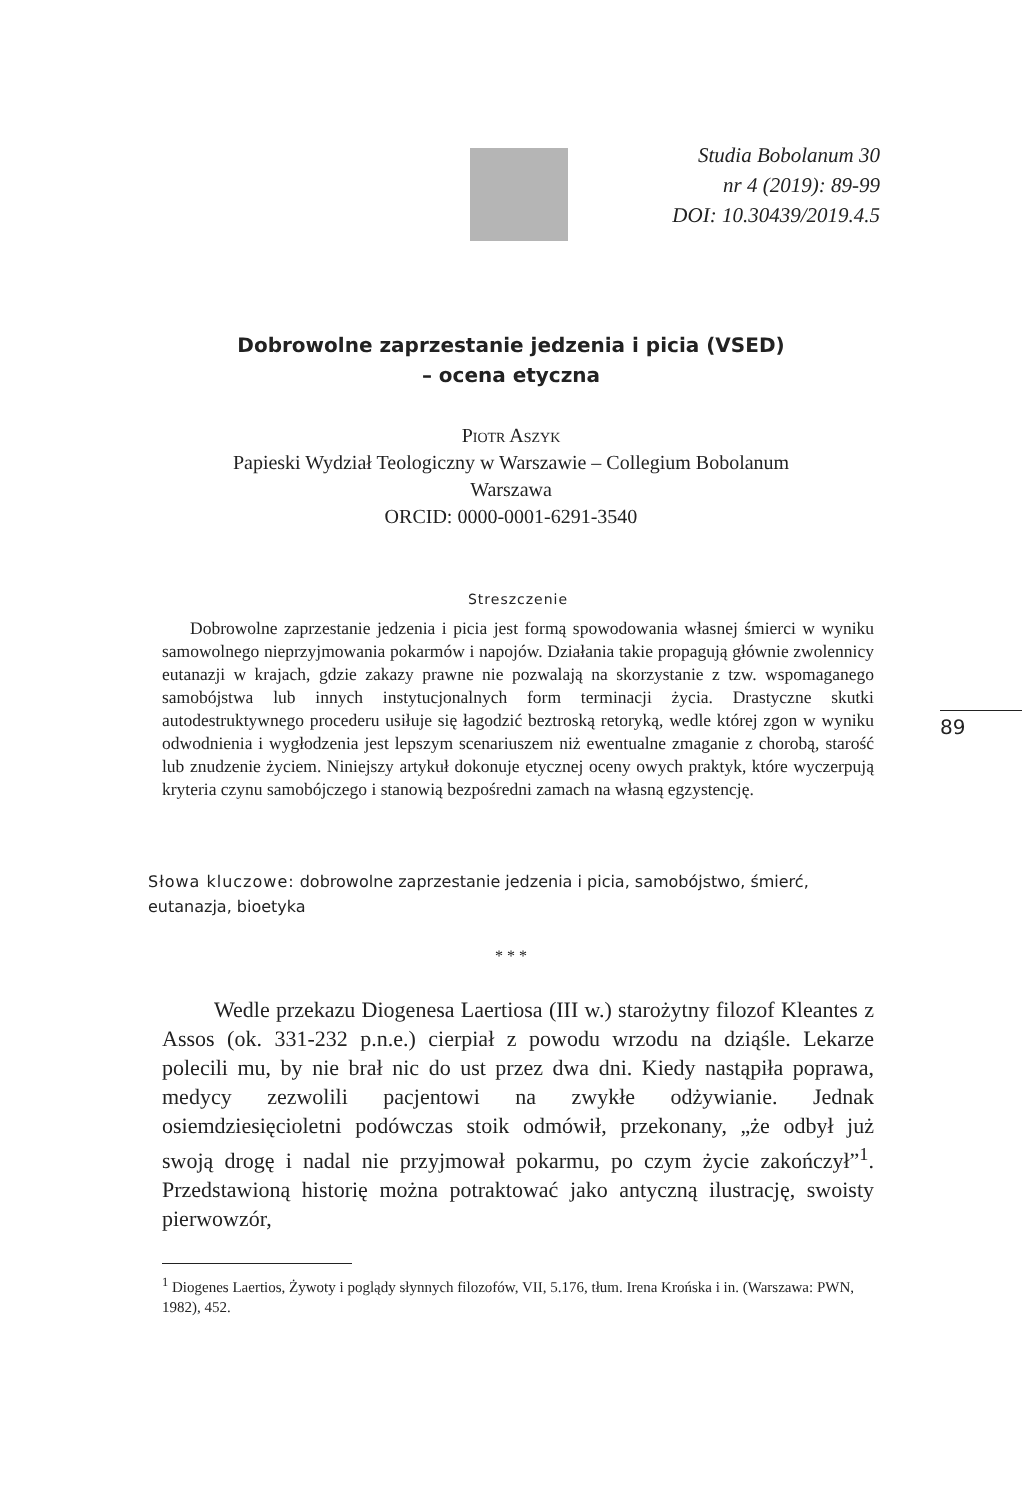Studia Bobolanum 30
nr 4 (2019): 89-99
DOI: 10.30439/2019.4.5
Dobrowolne zaprzestanie jedzenia i picia (VSED)
– ocena etyczna
Piotr Aszyk
Papieski Wydział Teologiczny w Warszawie – Collegium Bobolanum
Warszawa
ORCID: 0000-0001-6291-3540
Streszczenie
Dobrowolne zaprzestanie jedzenia i picia jest formą spowodowania własnej śmierci w wyniku samowolnego nieprzyjmowania pokarmów i napojów. Działania takie propagują głównie zwolennicy eutanazji w krajach, gdzie zakazy prawne nie pozwalają na skorzystanie z tzw. wspomaganego samobójstwa lub innych instytucjonalnych form terminacji życia. Drastyczne skutki autodestruktywnego procederu usiłuje się łagodzić beztroską retoryką, wedle której zgon w wyniku odwodnienia i wygłodzenia jest lepszym scenariuszem niż ewentualne zmaganie z chorobą, starość lub znudzenie życiem. Niniejszy artykuł dokonuje etycznej oceny owych praktyk, które wyczerpują kryteria czynu samobójczego i stanowią bezpośredni zamach na własną egzystencję.
Słowa kluczowe: dobrowolne zaprzestanie jedzenia i picia, samobójstwo, śmierć, eutanazja, bioetyka
* * *
Wedle przekazu Diogenesa Laertiosa (III w.) starożytny filozof Kleantes z Assos (ok. 331-232 p.n.e.) cierpiał z powodu wrzodu na dziąśle. Lekarze polecili mu, by nie brał nic do ust przez dwa dni. Kiedy nastąpiła poprawa, medycy zezwolili pacjentowi na zwykłe odżywianie. Jednak osiemdziesięcioletni podówczas stoik odmówił, przekonany, „że odbył już swoją drogę i nadal nie przyjmował pokarmu, po czym życie zakończył”<sup>1</sup>. Przedstawioną historię można potraktować jako antyczną ilustrację, swoisty pierwowzór,
<sup>1</sup> Diogenes Laertios, Żywoty i poglądy słynnych filozofów, VII, 5.176, tłum. Irena Krońska i in. (Warszawa: PWN, 1982), 452.
89